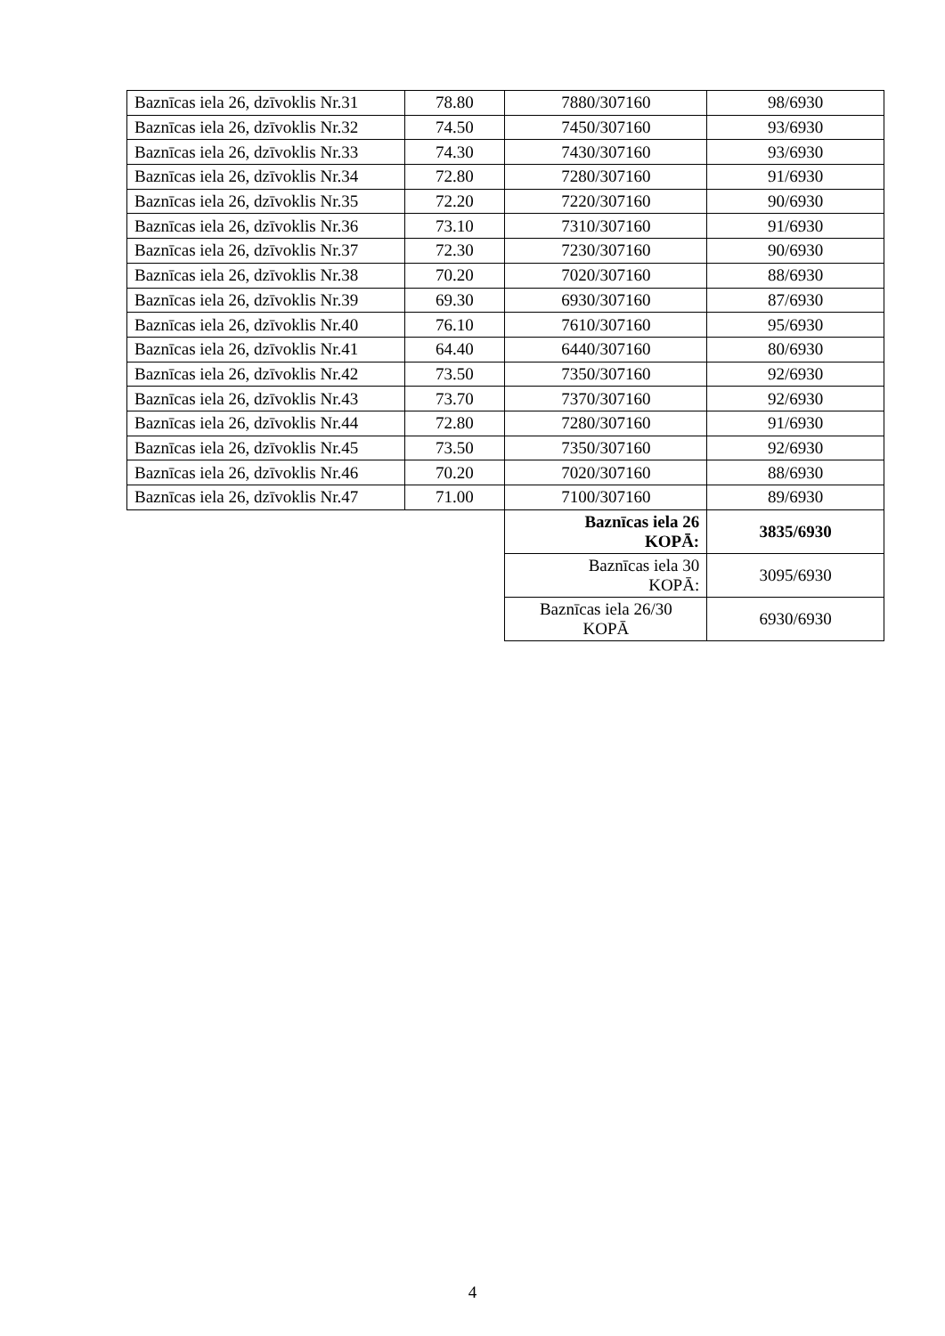| Baznīcas iela 26, dzīvoklis Nr.31 | 78.80 | 7880/307160 | 98/6930 |
| Baznīcas iela 26, dzīvoklis Nr.32 | 74.50 | 7450/307160 | 93/6930 |
| Baznīcas iela 26, dzīvoklis Nr.33 | 74.30 | 7430/307160 | 93/6930 |
| Baznīcas iela 26, dzīvoklis Nr.34 | 72.80 | 7280/307160 | 91/6930 |
| Baznīcas iela 26, dzīvoklis Nr.35 | 72.20 | 7220/307160 | 90/6930 |
| Baznīcas iela 26, dzīvoklis Nr.36 | 73.10 | 7310/307160 | 91/6930 |
| Baznīcas iela 26, dzīvoklis Nr.37 | 72.30 | 7230/307160 | 90/6930 |
| Baznīcas iela 26, dzīvoklis Nr.38 | 70.20 | 7020/307160 | 88/6930 |
| Baznīcas iela 26, dzīvoklis Nr.39 | 69.30 | 6930/307160 | 87/6930 |
| Baznīcas iela 26, dzīvoklis Nr.40 | 76.10 | 7610/307160 | 95/6930 |
| Baznīcas iela 26, dzīvoklis Nr.41 | 64.40 | 6440/307160 | 80/6930 |
| Baznīcas iela 26, dzīvoklis Nr.42 | 73.50 | 7350/307160 | 92/6930 |
| Baznīcas iela 26, dzīvoklis Nr.43 | 73.70 | 7370/307160 | 92/6930 |
| Baznīcas iela 26, dzīvoklis Nr.44 | 72.80 | 7280/307160 | 91/6930 |
| Baznīcas iela 26, dzīvoklis Nr.45 | 73.50 | 7350/307160 | 92/6930 |
| Baznīcas iela 26, dzīvoklis Nr.46 | 70.20 | 7020/307160 | 88/6930 |
| Baznīcas iela 26, dzīvoklis Nr.47 | 71.00 | 7100/307160 | 89/6930 |
| | | Baznīcas iela 26 KOPĀ: | 3835/6930 |
| | | Baznīcas iela 30 KOPĀ: | 3095/6930 |
| | | Baznīcas iela 26/30 KOPĀ | 6930/6930 |
4